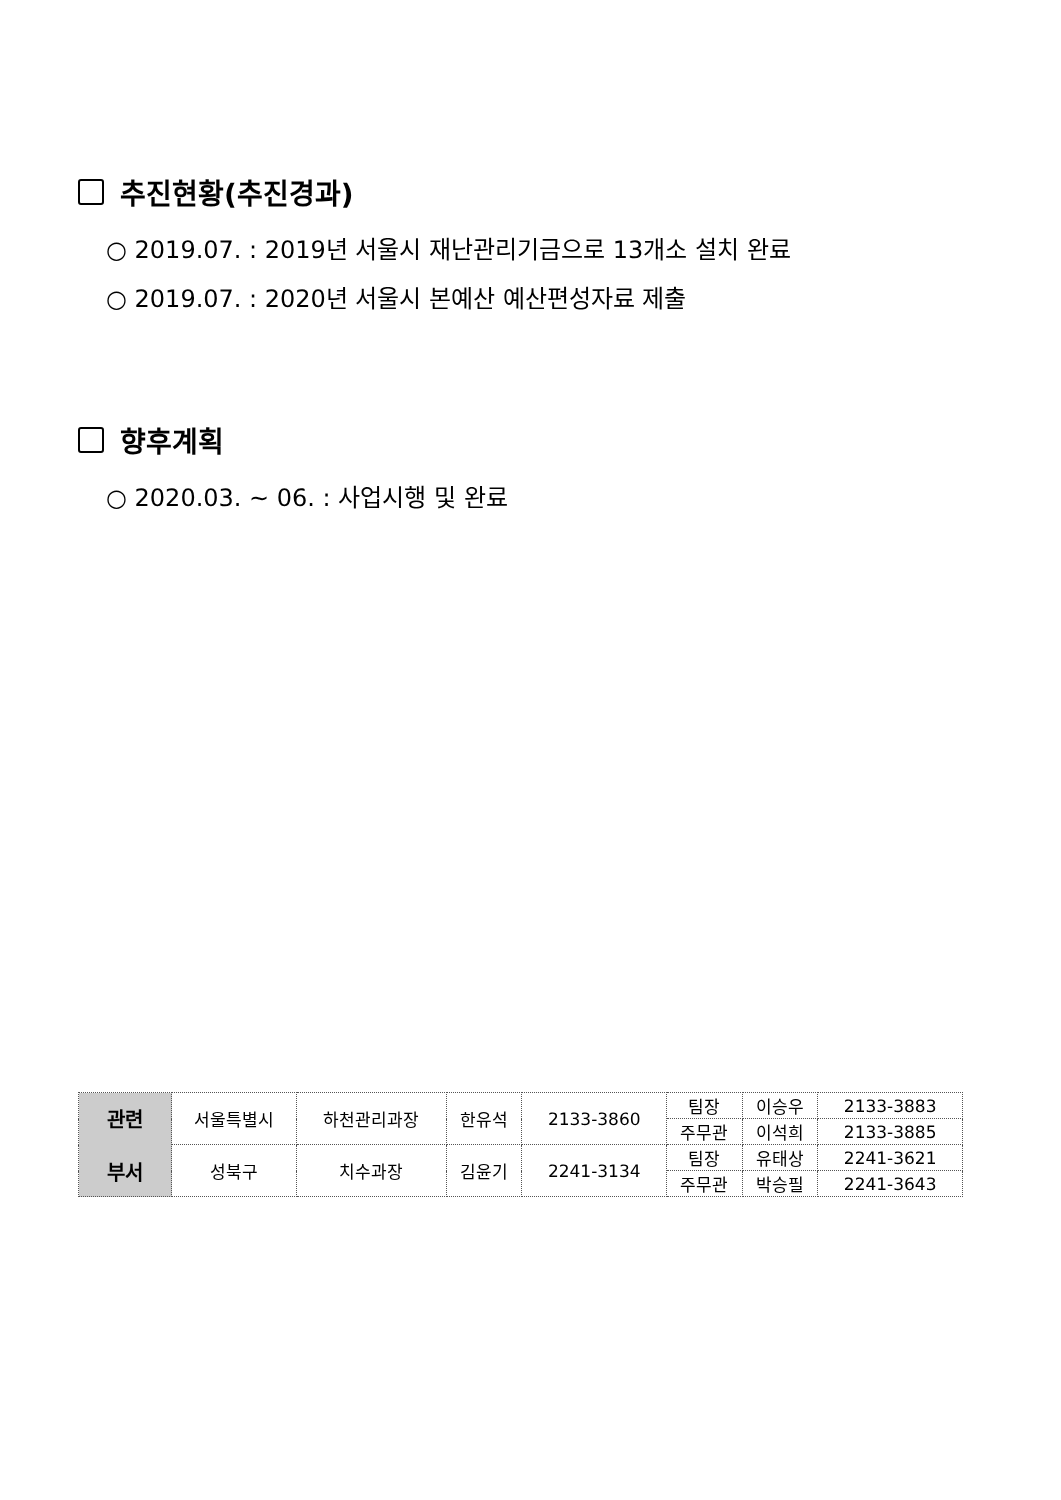추진현황(추진경과)
○ 2019.07. : 2019년 서울시 재난관리기금으로 13개소 설치 완료
○ 2019.07. : 2020년 서울시 본예산 예산편성자료 제출
향후계획
○ 2020.03. ~ 06. : 사업시행 및 완료
| 관련 부서 | 서울특별시 | 하천관리과장 | 한유석 | 2133-3860 | 팀장 | 이승우 | 2133-3883 |
| | | | | | 주무관 | 이석희 | 2133-3885 |
| | 성북구 | 치수과장 | 김윤기 | 2241-3134 | 팀장 | 유태상 | 2241-3621 |
| | | | | | 주무관 | 박승필 | 2241-3643 |